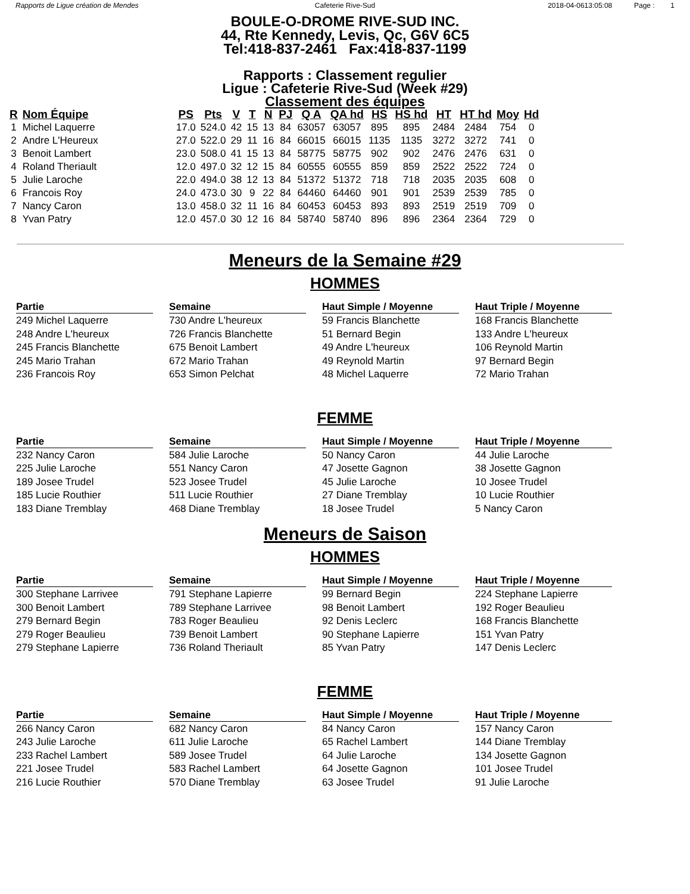Rapports de Ligue création de Mendes Cafeterie Rive-Sud 2018-04-0613:05:08 Page : 1
BOULE-O-DROME RIVE-SUD INC.
44, Rte Kennedy, Levis, Qc, G6V 6C5
Tel:418-837-2461 Fax:418-837-1199
Rapports : Classement regulier
Ligue : Cafeterie Rive-Sud (Week #29)
Classement des équipes
| R | Nom Équipe | PS | Pts | V | T | N | PJ | Q A | QA hd | HS | HS hd | HT | HT hd | Moy | Hd |
| --- | --- | --- | --- | --- | --- | --- | --- | --- | --- | --- | --- | --- | --- | --- | --- |
| 1 | Michel Laquerre | 17.0 | 524.0 | 42 | 15 | 13 | 84 | 63057 | 63057 | 895 | 895 | 2484 | 2484 | 754 | 0 |
| 2 | Andre L'Heureux | 27.0 | 522.0 | 29 | 11 | 16 | 84 | 66015 | 66015 | 1135 | 1135 | 3272 | 3272 | 741 | 0 |
| 3 | Benoit Lambert | 23.0 | 508.0 | 41 | 15 | 13 | 84 | 58775 | 58775 | 902 | 902 | 2476 | 2476 | 631 | 0 |
| 4 | Roland Theriault | 12.0 | 497.0 | 32 | 12 | 15 | 84 | 60555 | 60555 | 859 | 859 | 2522 | 2522 | 724 | 0 |
| 5 | Julie Laroche | 22.0 | 494.0 | 38 | 12 | 13 | 84 | 51372 | 51372 | 718 | 718 | 2035 | 2035 | 608 | 0 |
| 6 | Francois Roy | 24.0 | 473.0 | 30 | 9 | 22 | 84 | 64460 | 64460 | 901 | 901 | 2539 | 2539 | 785 | 0 |
| 7 | Nancy Caron | 13.0 | 458.0 | 32 | 11 | 16 | 84 | 60453 | 60453 | 893 | 893 | 2519 | 2519 | 709 | 0 |
| 8 | Yvan Patry | 12.0 | 457.0 | 30 | 12 | 16 | 84 | 58740 | 58740 | 896 | 896 | 2364 | 2364 | 729 | 0 |
Meneurs de la Semaine #29
HOMMES
Partie
249 Michel Laquerre
248 Andre L'heureux
245 Francis Blanchette
245 Mario Trahan
236 Francois Roy
Semaine
730 Andre L'heureux
726 Francis Blanchette
675 Benoit Lambert
672 Mario Trahan
653 Simon Pelchat
Haut Simple / Moyenne
59 Francis Blanchette
51 Bernard Begin
49 Andre L'heureux
49 Reynold Martin
48 Michel Laquerre
Haut Triple / Moyenne
168 Francis Blanchette
133 Andre L'heureux
106 Reynold Martin
97 Bernard Begin
72 Mario Trahan
FEMME
Partie
232 Nancy Caron
225 Julie Laroche
189 Josee Trudel
185 Lucie Routhier
183 Diane Tremblay
Semaine
584 Julie Laroche
551 Nancy Caron
523 Josee Trudel
511 Lucie Routhier
468 Diane Tremblay
Haut Simple / Moyenne
50 Nancy Caron
47 Josette Gagnon
45 Julie Laroche
27 Diane Tremblay
18 Josee Trudel
Haut Triple / Moyenne
44 Julie Laroche
38 Josette Gagnon
10 Josee Trudel
10 Lucie Routhier
5 Nancy Caron
Meneurs de Saison
HOMMES
Partie
300 Stephane Larrivee
300 Benoit Lambert
279 Bernard Begin
279 Roger Beaulieu
279 Stephane Lapierre
Semaine
791 Stephane Lapierre
789 Stephane Larrivee
783 Roger Beaulieu
739 Benoit Lambert
736 Roland Theriault
Haut Simple / Moyenne
99 Bernard Begin
98 Benoit Lambert
92 Denis Leclerc
90 Stephane Lapierre
85 Yvan Patry
Haut Triple / Moyenne
224 Stephane Lapierre
192 Roger Beaulieu
168 Francis Blanchette
151 Yvan Patry
147 Denis Leclerc
FEMME
Partie
266 Nancy Caron
243 Julie Laroche
233 Rachel Lambert
221 Josee Trudel
216 Lucie Routhier
Semaine
682 Nancy Caron
611 Julie Laroche
589 Josee Trudel
583 Rachel Lambert
570 Diane Tremblay
Haut Simple / Moyenne
84 Nancy Caron
65 Rachel Lambert
64 Julie Laroche
64 Josette Gagnon
63 Josee Trudel
Haut Triple / Moyenne
157 Nancy Caron
144 Diane Tremblay
134 Josette Gagnon
101 Josee Trudel
91 Julie Laroche